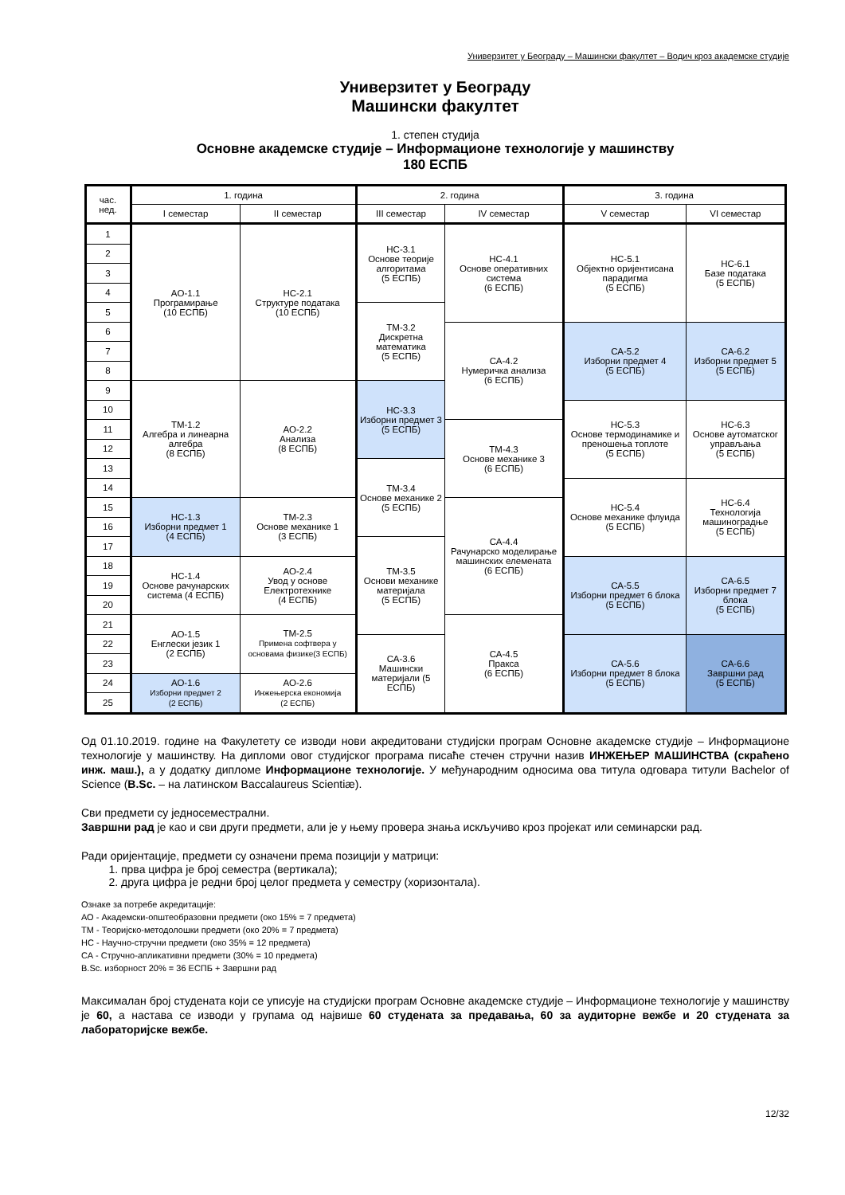Универзитет у Београду – Машински факултет – Водич кроз академске студије
Универзитет у Београду
Машински факултет
1. степен студија
Основне академске студије – Информационе технологије у машинству
180 ЕСПБ
| час. нед. | 1. година | | 2. година | | 3. година | |
| --- | --- | --- | --- | --- | --- | --- |
| | I семестар | II семестар | III семестар | IV семестар | V семестар | VI семестар |
| 1 | AO-1.1 Програмирање (10 ЕСПБ) | НС-2.1 Структуре података (10 ЕСПБ) | НС-3.1 Основе теорије алгоритама (5 ЕСПБ) | НС-4.1 Основе оперативних система (6 ЕСПБ) | НС-5.1 Објектно оријентисана парадигма (5 ЕСПБ) | НС-6.1 Базе података (5 ЕСПБ) |
| 2 | | | | | | |
| 3 | | | | | | |
| 4 | | | | | | |
| 5 | | | ТМ-3.2 Дискретна математика (5 ЕСПБ) | | | |
| 6 | | | | СА-4.2 Нумеричка анализа (6 ЕСПБ) | СА-5.2 Изборни предмет 4 (5 ЕСПБ) | СА-6.2 Изборни предмет 5 (5 ЕСПБ) |
| 7 | | | | | | |
| 8 | | | | | | |
| 9 | ТМ-1.2 Алгебра и линеарна алгебра (8 ЕСПБ) | АО-2.2 Анализа (8 ЕСПБ) | НС-3.3 Изборни предмет 3 (5 ЕСПБ) | | | |
| 10 | | | | | НС-5.3 Основе термодинамике и преношења топлоте (5 ЕСПБ) | НС-6.3 Основе аутоматског управљања (5 ЕСПБ) |
| 11 | | | | ТМ-4.3 Основе механике 3 (6 ЕСПБ) | | |
| 12 | | | | | | |
| 13 | | | ТМ-3.4 Основе механике 2 (5 ЕСПБ) | | | |
| 14 | | | | | НС-5.4 Основе механике флуида (5 ЕСПБ) | НС-6.4 Технологија машиноградње (5 ЕСПБ) |
| 15 | НС-1.3 Изборни предмет 1 (4 ЕСПБ) | ТМ-2.3 Основе механике 1 (3 ЕСПБ) | | СА-4.4 Рачунарско моделирање машинских елемената (6 ЕСПБ) | | |
| 16 | | | | | | |
| 17 | | | ТМ-3.5 Основи механике материјала (5 ЕСПБ) | | | |
| 18 | НС-1.4 Основе рачунарских система (4 ЕСПБ) | АО-2.4 Увод у основе Електротехнике (4 ЕСПБ) | | | СА-5.5 Изборни предмет 6 блока (5 ЕСПБ) | СА-6.5 Изборни предмет 7 блока (5 ЕСПБ) |
| 19 | | | | | | |
| 20 | | | | | | |
| 21 | АО-1.5 Енглески језик 1 (2 ЕСПБ) | ТМ-2.5 Примена софтвера у основама физике(3 ЕСПБ) | | СА-4.5 Пракса (6 ЕСПБ) | | |
| 22 | | | СА-3.6 Машински материјали (5 ЕСПБ) | | СА-5.6 Изборни предмет 8 блока (5 ЕСПБ) | СА-6.6 Завршни рад (5 ЕСПБ) |
| 23 | | | | | | |
| 24 | АО-1.6 Изборни предмет 2 (2 ЕСПБ) | АО-2.6 Инжењерска економија (2 ЕСПБ) | | | | |
| 25 | | | | | | |
Од 01.10.2019. године на Факулетету се изводи нови акредитовани студијски програм Основне академске студије – Информационе технологије у машинству. На дипломи овог студијског програма писаће стечен стручни назив ИНЖЕЊЕР МАШИНСТВА (скраћено инж. маш.), а у додатку дипломе Информационе технологије. У међународним односима ова титула одговара титули Bachelor of Science (B.Sc. – на латинском Baccalaureus Scientiæ).
Сви предмети су једносеместрални.
Завршни рад је као и сви други предмети, али је у њему провера знања искључиво кроз пројекат или семинарски рад.
Ради оријентације, предмети су означени према позицији у матрици:
1. прва цифра је број семестра (вертикала);
2. друга цифра је редни број целог предмета у семестру (хоризонтала).
Ознаке за потребе акредитације:
АО - Академски-општеобразовни предмети (око 15% = 7 предмета)
ТМ - Теоријско-методолошки предмети (око 20% = 7 предмета)
НС - Научно-стручни предмети (око 35% = 12 предмета)
СА - Стручно-апликативни предмети (30% = 10 предмета)
B.Sc. изборност 20% = 36 ЕСПБ + Завршни рад
Максималан број студената који се уписује на студијски програм Основне академске студије – Информационе технологије у машинству је 60, а настава се изводи у групама од највише 60 студената за предавања, 60 за аудиторне вежбе и 20 студената за лабораторијске вежбе.
12/32